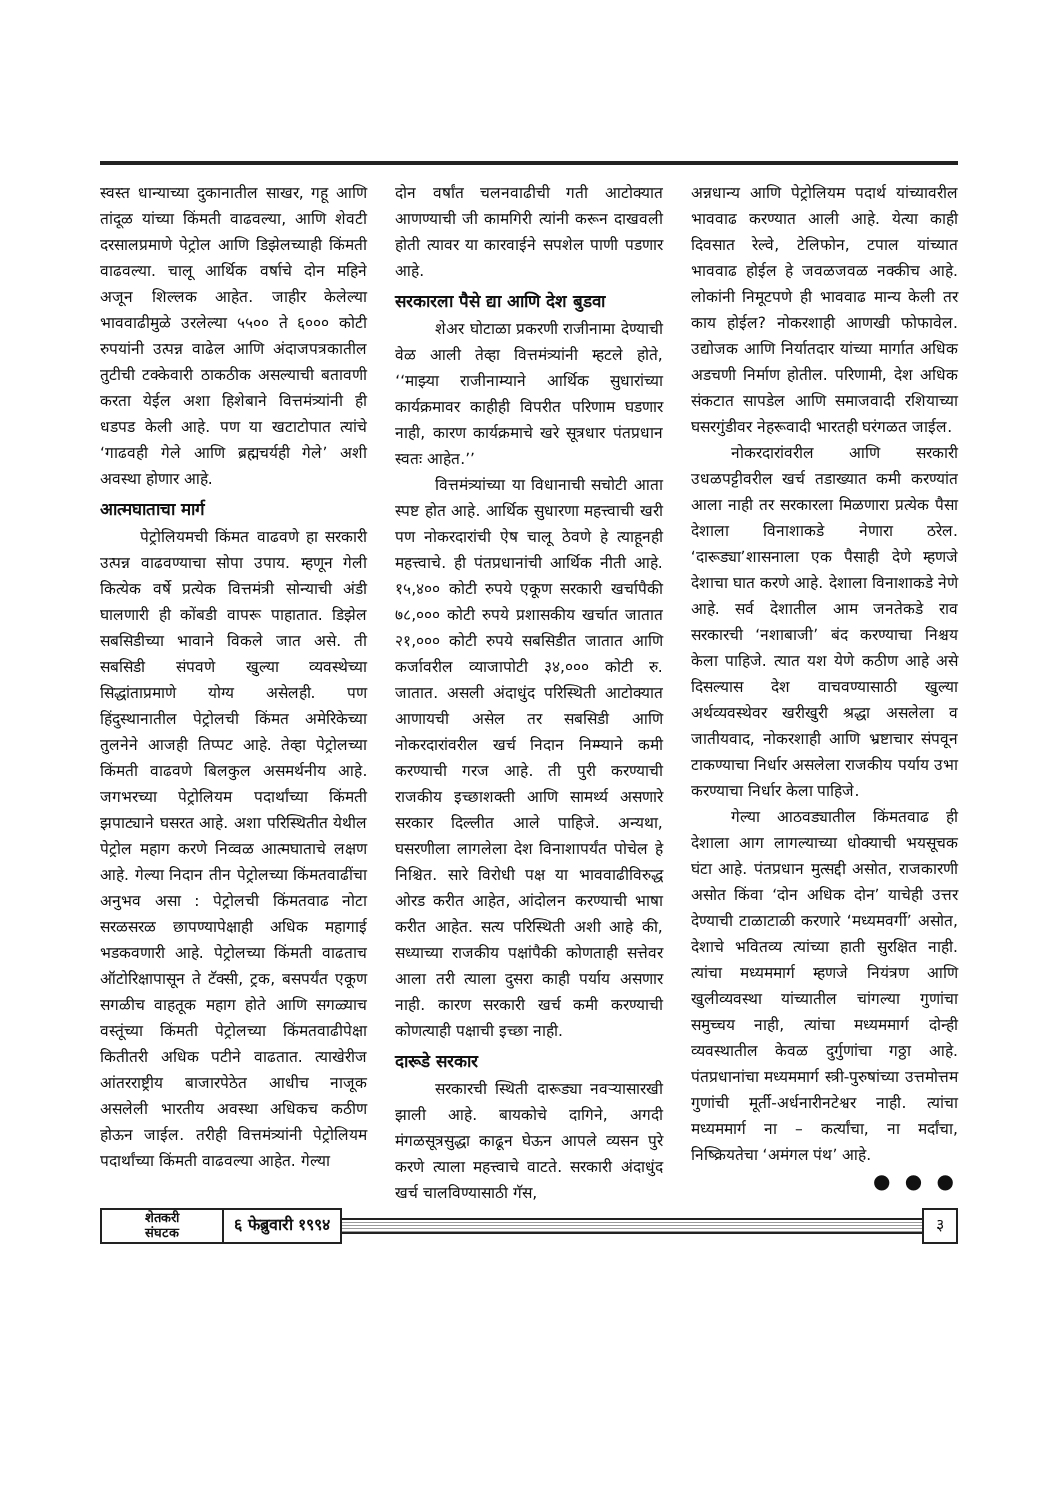स्वस्त धान्याच्या दुकानातील साखर, गहू आणि तांदूळ यांच्या किंमती वाढवल्या, आणि शेवटी दरसालप्रमाणे पेट्रोल आणि डिझेलच्याही किंमती वाढवल्या. चालू आर्थिक वर्षाचे दोन महिने अजून शिल्लक आहेत. जाहीर केलेल्या भाववाढीमुळे उरलेल्या ५५०० ते ६००० कोटी रुपयांनी उत्पन्न वाढेल आणि अंदाजपत्रकातील तुटीची टक्केवारी ठाकठीक असल्याची बतावणी करता येईल अशा हिशेबाने वित्तमंत्र्यांनी ही धडपड केली आहे. पण या खटाटोपात त्यांचे ‘गाढवही गेले आणि ब्रह्मचर्यही गेले’ अशी अवस्था होणार आहे.
आत्मघाताचा मार्ग
पेट्रोलियमची किंमत वाढवणे हा सरकारी उत्पन्न वाढवण्याचा सोपा उपाय. म्हणून गेली कित्येक वर्षे प्रत्येक वित्तमंत्री सोन्याची अंडी घालणारी ही कोंबडी वापरू पाहातात. डिझेल सबसिडीच्या भावाने विकले जात असे. ती सबसिडी संपवणे खुल्या व्यवस्थेच्या सिद्धांताप्रमाणे योग्य असेलही. पण हिंदुस्थानातील पेट्रोलची किंमत अमेरिकेच्या तुलनेने आजही तिप्पट आहे. तेव्हा पेट्रोलच्या किंमती वाढवणे बिलकुल असमर्थनीय आहे. जगभरच्या पेट्रोलियम पदार्थांच्या किंमती झपाट्याने घसरत आहे. अशा परिस्थितीत येथील पेट्रोल महाग करणे निव्वळ आत्मघाताचे लक्षण आहे. गेल्या निदान तीन पेट्रोलच्या किंमतवाढींचा अनुभव असा : पेट्रोलची किंमतवाढ नोटा सरळसरळ छापण्यापेक्षाही अधिक महागाई भडकवणारी आहे. पेट्रोलच्या किंमती वाढताच ऑटोरिक्षापासून ते टॅक्सी, ट्रक, बसपर्यंत एकूण सगळीच वाहतूक महाग होते आणि सगळ्याच वस्तूंच्या किंमती पेट्रोलच्या किंमतवाढीपेक्षा कितीतरी अधिक पटीने वाढतात. त्याखेरीज आंतरराष्ट्रीय बाजारपेठेत आधीच नाजूक असलेली भारतीय अवस्था अधिकच कठीण होऊन जाईल. तरीही वित्तमंत्र्यांनी पेट्रोलियम पदार्थांच्या किंमती वाढवल्या आहेत. गेल्या
दोन वर्षांत चलनवाढीची गती आटोक्यात आणण्याची जी कामगिरी त्यांनी करून दाखवली होती त्यावर या कारवाईने सपशेल पाणी पडणार आहे.
सरकारला पैसे द्या आणि देश बुडवा
शेअर घोटाळा प्रकरणी राजीनामा देण्याची वेळ आली तेव्हा वित्तमंत्र्यांनी म्हटले होते, ‘‘माझ्या राजीनाम्याने आर्थिक सुधारांच्या कार्यक्रमावर काहीही विपरीत परिणाम घडणार नाही, कारण कार्यक्रमाचे खरे सूत्रधार पंतप्रधान स्वतः आहेत.’’
वित्तमंत्र्यांच्या या विधानाची सचोटी आता स्पष्ट होत आहे. आर्थिक सुधारणा महत्त्वाची खरी पण नोकरदारांची ऐष चालू ठेवणे हे त्याहूनही महत्त्वाचे. ही पंतप्रधानांची आर्थिक नीती आहे. १५,४०० कोटी रुपये एकूण सरकारी खर्चापैकी ७८,००० कोटी रुपये प्रशासकीय खर्चात जातात २१,००० कोटी रुपये सबसिडीत जातात आणि कर्जावरील व्याजापोटी ३४,००० कोटी रु. जातात. असली अंदाधुंद परिस्थिती आटोक्यात आणायची असेल तर सबसिडी आणि नोकरदारांवरील खर्च निदान निम्म्याने कमी करण्याची गरज आहे. ती पुरी करण्याची राजकीय इच्छाशक्ती आणि सामर्थ्य असणारे सरकार दिल्लीत आले पाहिजे. अन्यथा, घसरणीला लागलेला देश विनाशापर्यंत पोचेल हे निश्चित. सारे विरोधी पक्ष या भाववाढीविरुद्ध ओरड करीत आहेत, आंदोलन करण्याची भाषा करीत आहेत. सत्य परिस्थिती अशी आहे की, सध्याच्या राजकीय पक्षांपैकी कोणताही सत्तेवर आला तरी त्याला दुसरा काही पर्याय असणार नाही. कारण सरकारी खर्च कमी करण्याची कोणत्याही पक्षाची इच्छा नाही.
दारूडे सरकार
सरकारची स्थिती दारूड्या नवऱ्यासारखी झाली आहे. बायकोचे दागिने, अगदी मंगळसूत्रसुद्धा काढून घेऊन आपले व्यसन पुरे करणे त्याला महत्त्वाचे वाटते. सरकारी अंदाधुंद खर्च चालविण्यासाठी गॅस,
अन्नधान्य आणि पेट्रोलियम पदार्थ यांच्यावरील भाववाढ करण्यात आली आहे. येत्या काही दिवसात रेल्वे, टेलिफोन, टपाल यांच्यात भाववाढ होईल हे जवळजवळ नक्कीच आहे. लोकांनी निमूटपणे ही भाववाढ मान्य केली तर काय होईल? नोकरशाही आणखी फोफावेल. उद्योजक आणि निर्यातदार यांच्या मार्गात अधिक अडचणी निर्माण होतील. परिणामी, देश अधिक संकटात सापडेल आणि समाजवादी रशियाच्या घसरगुंडीवर नेहरूवादी भारतही घरंगळत जाईल.
नोकरदारांवरील आणि सरकारी उधळपट्टीवरील खर्च तडाख्यात कमी करण्यांत आला नाही तर सरकारला मिळणारा प्रत्येक पैसा देशाला विनाशाकडे नेणारा ठरेल. ‘दारूड्या’शासनाला एक पैसाही देणे म्हणजे देशाचा घात करणे आहे. देशाला विनाशाकडे नेणे आहे. सर्व देशातील आम जनतेकडे राव सरकारची ‘नशाबाजी’ बंद करण्याचा निश्चय केला पाहिजे. त्यात यश येणे कठीण आहे असे दिसल्यास देश वाचवण्यासाठी खुल्या अर्थव्यवस्थेवर खरीखुरी श्रद्धा असलेला व जातीयवाद, नोकरशाही आणि भ्रष्टाचार संपवून टाकण्याचा निर्धार असलेला राजकीय पर्याय उभा करण्याचा निर्धार केला पाहिजे.
गेल्या आठवड्यातील किंमतवाढ ही देशाला आग लागल्याच्या धोक्याची भयसूचक घंटा आहे. पंतप्रधान मुत्सद्दी असोत, राजकारणी असोत किंवा ‘दोन अधिक दोन’ याचेही उत्तर देण्याची टाळाटाळी करणारे ‘मध्यमवर्गी’ असोत, देशाचे भवितव्य त्यांच्या हाती सुरक्षित नाही. त्यांचा मध्यममार्ग म्हणजे नियंत्रण आणि खुलीव्यवस्था यांच्यातील चांगल्या गुणांचा समुच्चय नाही, त्यांचा मध्यममार्ग दोन्ही व्यवस्थातील केवळ दुर्गुणांचा गठ्ठा आहे. पंतप्रधानांचा मध्यममार्ग स्त्री-पुरुषांच्या उत्तमोत्तम गुणांची मूर्ती-अर्धनारीनटेश्वर नाही. त्यांचा मध्यममार्ग ना – कर्त्यांचा, ना मर्दांचा, निष्क्रियतेचा ‘अमंगल पंथ’ आहे.
● ● ●
शेतकरी
संघटक
६ फेब्रुवारी १९९४ ३